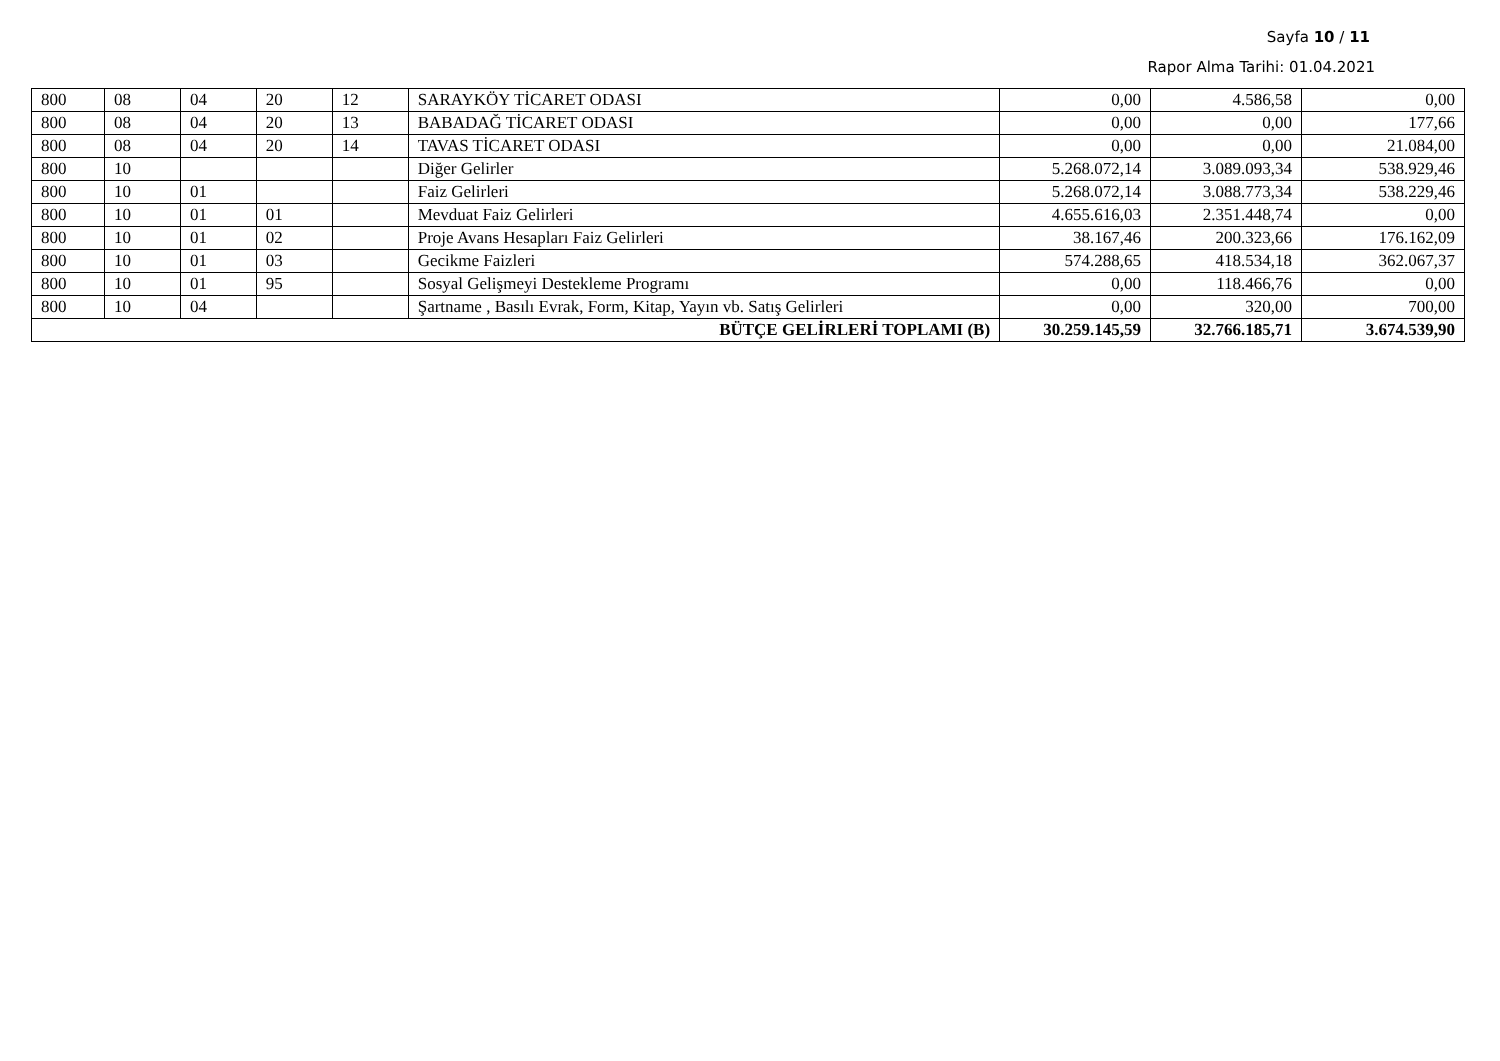Sayfa 10 / 11
Rapor Alma Tarihi: 01.04.2021
| 800 | 08 | 04 | 20 | 12 | SARAYKÖY TİCARET ODASI | 0,00 | 4.586,58 | 0,00 |
| 800 | 08 | 04 | 20 | 13 | BABADAĞ TİCARET ODASI | 0,00 | 0,00 | 177,66 |
| 800 | 08 | 04 | 20 | 14 | TAVAS TİCARET ODASI | 0,00 | 0,00 | 21.084,00 |
| 800 | 10 | | | | Diğer Gelirler | 5.268.072,14 | 3.089.093,34 | 538.929,46 |
| 800 | 10 | 01 | | | Faiz Gelirleri | 5.268.072,14 | 3.088.773,34 | 538.229,46 |
| 800 | 10 | 01 | 01 | | Mevduat Faiz Gelirleri | 4.655.616,03 | 2.351.448,74 | 0,00 |
| 800 | 10 | 01 | 02 | | Proje Avans Hesapları Faiz Gelirleri | 38.167,46 | 200.323,66 | 176.162,09 |
| 800 | 10 | 01 | 03 | | Gecikme Faizleri | 574.288,65 | 418.534,18 | 362.067,37 |
| 800 | 10 | 01 | 95 | | Sosyal Gelişmeyi Destekleme Programı | 0,00 | 118.466,76 | 0,00 |
| 800 | 10 | 04 | | | Şartname , Basılı Evrak, Form, Kitap, Yayın vb. Satış Gelirleri | 0,00 | 320,00 | 700,00 |
| BÜTÇE GELİRLERİ TOPLAMI (B) | | | | | | 30.259.145,59 | 32.766.185,71 | 3.674.539,90 |